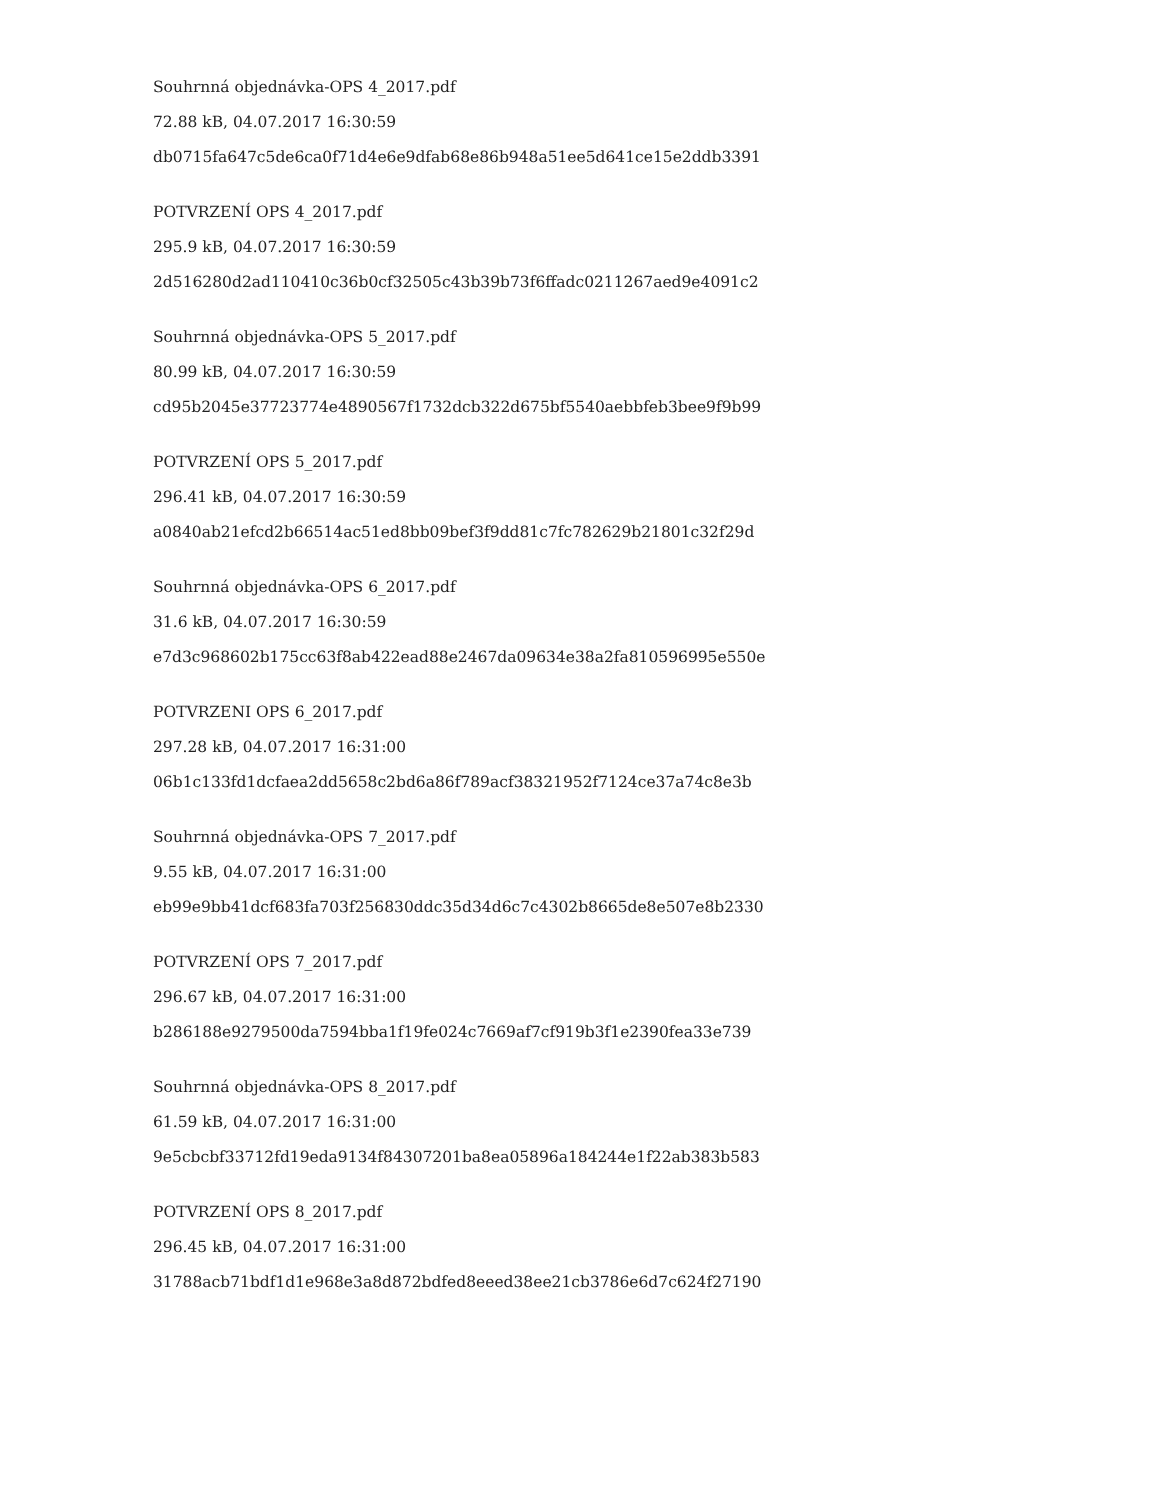Souhrnná objednávka-OPS 4_2017.pdf
72.88 kB, 04.07.2017 16:30:59
db0715fa647c5de6ca0f71d4e6e9dfab68e86b948a51ee5d641ce15e2ddb3391
POTVRZENÍ OPS 4_2017.pdf
295.9 kB, 04.07.2017 16:30:59
2d516280d2ad110410c36b0cf32505c43b39b73f6ffadc0211267aed9e4091c2
Souhrnná objednávka-OPS 5_2017.pdf
80.99 kB, 04.07.2017 16:30:59
cd95b2045e37723774e4890567f1732dcb322d675bf5540aebbfeb3bee9f9b99
POTVRZENÍ OPS 5_2017.pdf
296.41 kB, 04.07.2017 16:30:59
a0840ab21efcd2b66514ac51ed8bb09bef3f9dd81c7fc782629b21801c32f29d
Souhrnná objednávka-OPS 6_2017.pdf
31.6 kB, 04.07.2017 16:30:59
e7d3c968602b175cc63f8ab422ead88e2467da09634e38a2fa810596995e550e
POTVRZENI OPS 6_2017.pdf
297.28 kB, 04.07.2017 16:31:00
06b1c133fd1dcfaea2dd5658c2bd6a86f789acf38321952f7124ce37a74c8e3b
Souhrnná objednávka-OPS 7_2017.pdf
9.55 kB, 04.07.2017 16:31:00
eb99e9bb41dcf683fa703f256830ddc35d34d6c7c4302b8665de8e507e8b2330
POTVRZENÍ OPS 7_2017.pdf
296.67 kB, 04.07.2017 16:31:00
b286188e9279500da7594bba1f19fe024c7669af7cf919b3f1e2390fea33e739
Souhrnná objednávka-OPS 8_2017.pdf
61.59 kB, 04.07.2017 16:31:00
9e5cbcbf33712fd19eda9134f84307201ba8ea05896a184244e1f22ab383b583
POTVRZENÍ OPS 8_2017.pdf
296.45 kB, 04.07.2017 16:31:00
31788acb71bdf1d1e968e3a8d872bdfed8eeed38ee21cb3786e6d7c624f27190